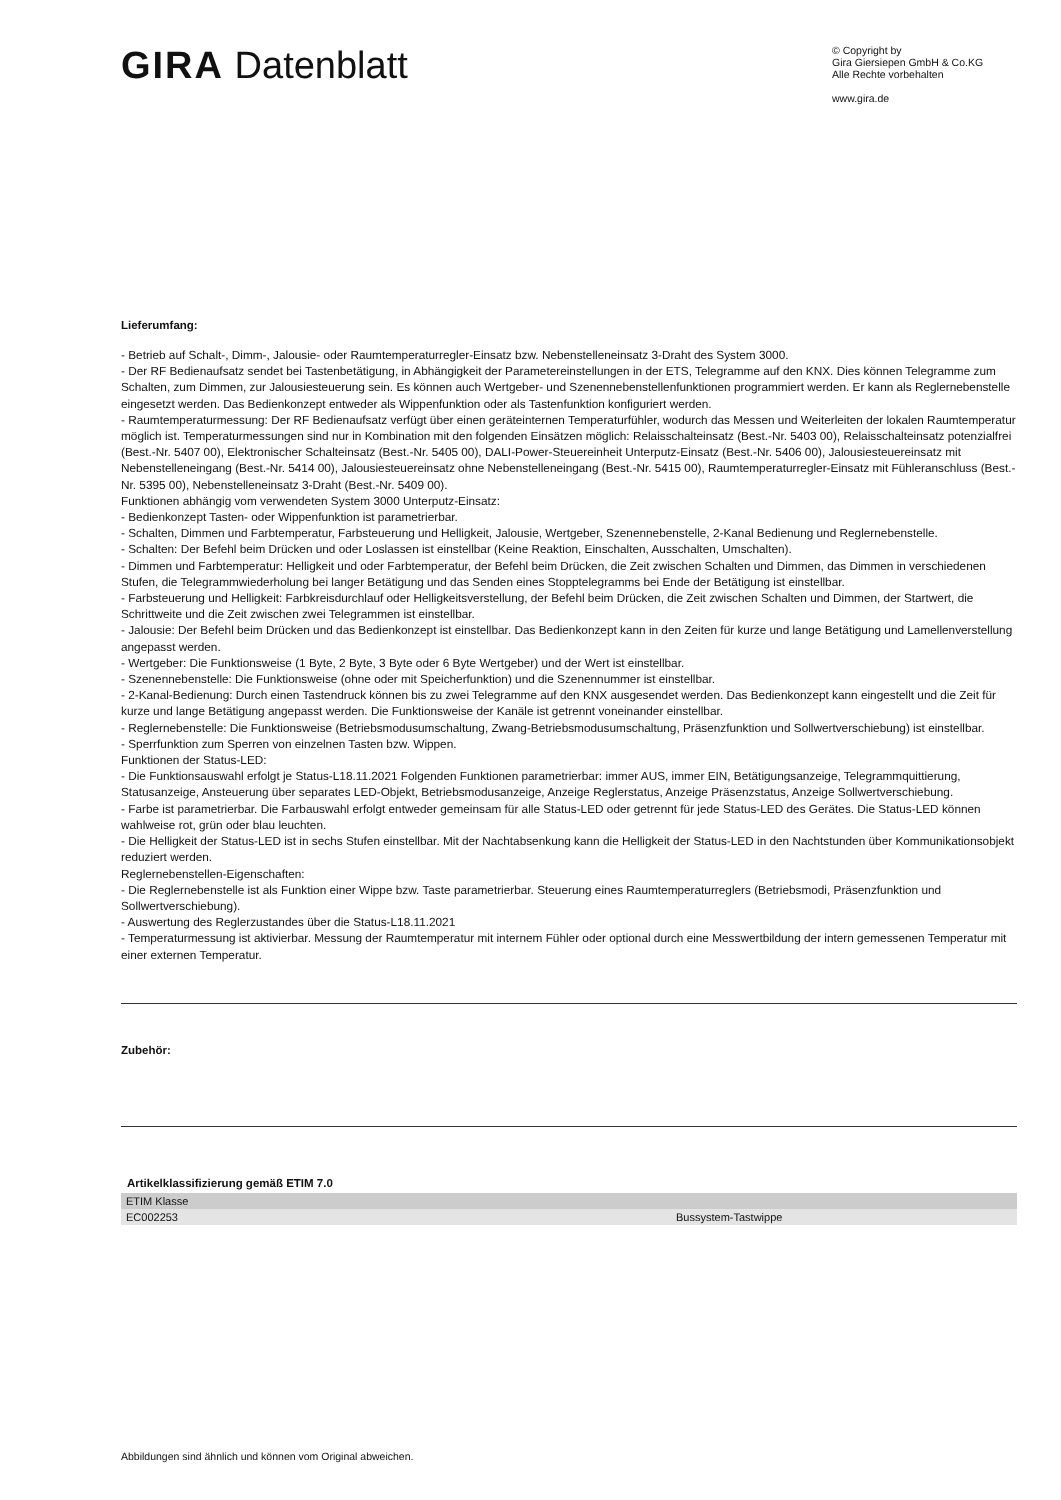GIRA Datenblatt
© Copyright by
Gira Giersiepen GmbH & Co.KG
Alle Rechte vorbehalten
www.gira.de
Lieferumfang:
- Betrieb auf Schalt-, Dimm-, Jalousie- oder Raumtemperaturregler-Einsatz bzw. Nebenstelleneinsatz 3-Draht des System 3000.
- Der RF Bedienaufsatz sendet bei Tastenbetätigung, in Abhängigkeit der Parametereinstellungen in der ETS, Telegramme auf den KNX. Dies können Telegramme zum Schalten, zum Dimmen, zur Jalousiesteuerung sein. Es können auch Wertgeber- und Szenennebenstellenfunktionen programmiert werden. Er kann als Reglernebenstelle eingesetzt werden. Das Bedienkonzept entweder als Wippenfunktion oder als Tastenfunktion konfiguriert werden.
- Raumtemperaturmessung: Der RF Bedienaufsatz verfügt über einen geräteinternen Temperaturfühler, wodurch das Messen und Weiterleiten der lokalen Raumtemperatur möglich ist. Temperaturmessungen sind nur in Kombination mit den folgenden Einsätzen möglich: Relaisschalteinsatz (Best.-Nr. 5403 00), Relaisschalteinsatz potenzialfrei (Best.-Nr. 5407 00), Elektronischer Schalteinsatz (Best.-Nr. 5405 00), DALI-Power-Steuereinheit Unterputz-Einsatz (Best.-Nr. 5406 00), Jalousiesteuereinsatz mit Nebenstelleneingang (Best.-Nr. 5414 00), Jalousiesteuereinsatz ohne Nebenstelleneingang (Best.-Nr. 5415 00), Raumtemperaturregler-Einsatz mit Fühleranschluss (Best.-Nr. 5395 00), Nebenstelleneinsatz 3-Draht (Best.-Nr. 5409 00).
Funktionen abhängig vom verwendeten System 3000 Unterputz-Einsatz:
- Bedienkonzept Tasten- oder Wippenfunktion ist parametrierbar.
- Schalten, Dimmen und Farbtemperatur, Farbsteuerung und Helligkeit, Jalousie, Wertgeber, Szenennebenstelle, 2-Kanal Bedienung und Reglernebenstelle.
- Schalten: Der Befehl beim Drücken und oder Loslassen ist einstellbar (Keine Reaktion, Einschalten, Ausschalten, Umschalten).
- Dimmen und Farbtemperatur: Helligkeit und oder Farbtemperatur, der Befehl beim Drücken, die Zeit zwischen Schalten und Dimmen, das Dimmen in verschiedenen Stufen, die Telegrammwiederholung bei langer Betätigung und das Senden eines Stopptelegramms bei Ende der Betätigung ist einstellbar.
- Farbsteuerung und Helligkeit: Farbkreisdurchlauf oder Helligkeitsverstellung, der Befehl beim Drücken, die Zeit zwischen Schalten und Dimmen, der Startwert, die Schrittweite und die Zeit zwischen zwei Telegrammen ist einstellbar.
- Jalousie: Der Befehl beim Drücken und das Bedienkonzept ist einstellbar. Das Bedienkonzept kann in den Zeiten für kurze und lange Betätigung und Lamellenverstellung angepasst werden.
- Wertgeber: Die Funktionsweise (1 Byte, 2 Byte, 3 Byte oder 6 Byte Wertgeber) und der Wert ist einstellbar.
- Szenennebenstelle: Die Funktionsweise (ohne oder mit Speicherfunktion) und die Szenennummer ist einstellbar.
- 2-Kanal-Bedienung: Durch einen Tastendruck können bis zu zwei Telegramme auf den KNX ausgesendet werden. Das Bedienkonzept kann eingestellt und die Zeit für kurze und lange Betätigung angepasst werden. Die Funktionsweise der Kanäle ist getrennt voneinander einstellbar.
- Reglernebenstelle: Die Funktionsweise (Betriebsmodusumschaltung, Zwang-Betriebsmodusumschaltung, Präsenzfunktion und Sollwertverschiebung) ist einstellbar.
- Sperrfunktion zum Sperren von einzelnen Tasten bzw. Wippen.
Funktionen der Status-LED:
- Die Funktionsauswahl erfolgt je Status-L18.11.2021 Folgenden Funktionen parametrierbar: immer AUS, immer EIN, Betätigungsanzeige, Telegrammquittierung, Statusanzeige, Ansteuerung über separates LED-Objekt, Betriebsmodusanzeige, Anzeige Reglerstatus, Anzeige Präsenzstatus, Anzeige Sollwertverschiebung.
- Farbe ist parametrierbar. Die Farbauswahl erfolgt entweder gemeinsam für alle Status-LED oder getrennt für jede Status-LED des Gerätes. Die Status-LED können wahlweise rot, grün oder blau leuchten.
- Die Helligkeit der Status-LED ist in sechs Stufen einstellbar. Mit der Nachtabsenkung kann die Helligkeit der Status-LED in den Nachtstunden über Kommunikationsobjekt reduziert werden.
Reglernebenstellen-Eigenschaften:
- Die Reglernebenstelle ist als Funktion einer Wippe bzw. Taste parametrierbar. Steuerung eines Raumtemperaturreglers (Betriebsmodi, Präsenzfunktion und Sollwertverschiebung).
- Auswertung des Reglerzustandes über die Status-L18.11.2021
- Temperaturmessung ist aktivierbar. Messung der Raumtemperatur mit internem Fühler oder optional durch eine Messwertbildung der intern gemessenen Temperatur mit einer externen Temperatur.
Zubehör:
Artikelklassifizierung gemäß ETIM 7.0
| ETIM Klasse | |
| EC002253 | Bussystem-Tastwippe |
Abbildungen sind ähnlich und können vom Original abweichen.